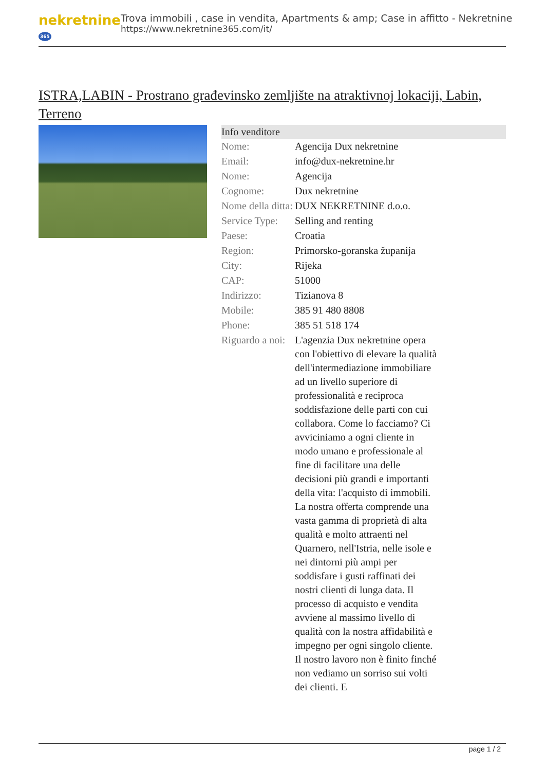nekretnine 365
Trova immobili , case in vendita, Apartments & amp; Case in affitto - Nekretnine
https://www.nekretnine365.com/it/
ISTRA,LABIN - Prostrano građevinsko zemljište na atraktivnoj lokaciji, Labin, Terreno
Info venditore
| Nome: | Agencija Dux nekretnine |
| Email: | info@dux-nekretnine.hr |
| Nome: | Agencija |
| Cognome: | Dux nekretnine |
| Nome della ditta: | DUX NEKRETNINE d.o.o. |
| Service Type: | Selling and renting |
| Paese: | Croatia |
| Region: | Primorsko-goranska županija |
| City: | Rijeka |
| CAP: | 51000 |
| Indirizzo: | Tizianova 8 |
| Mobile: | 385 91 480 8808 |
| Phone: | 385 51 518 174 |
| Riguardo a noi: | L'agenzia Dux nekretnine opera con l'obiettivo di elevare la qualità dell'intermediazione immobiliare ad un livello superiore di professionalità e reciproca soddisfazione delle parti con cui collabora. Come lo facciamo? Ci avviciniamo a ogni cliente in modo umano e professionale al fine di facilitare una delle decisioni più grandi e importanti della vita: l'acquisto di immobili. La nostra offerta comprende una vasta gamma di proprietà di alta qualità e molto attraenti nel Quarnero, nell'Istria, nelle isole e nei dintorni più ampi per soddisfare i gusti raffinati dei nostri clienti di lunga data. Il processo di acquisto e vendita avviene al massimo livello di qualità con la nostra affidabilità e impegno per ogni singolo cliente. Il nostro lavoro non è finito finché non vediamo un sorriso sui volti dei clienti. E |
page 1 / 2